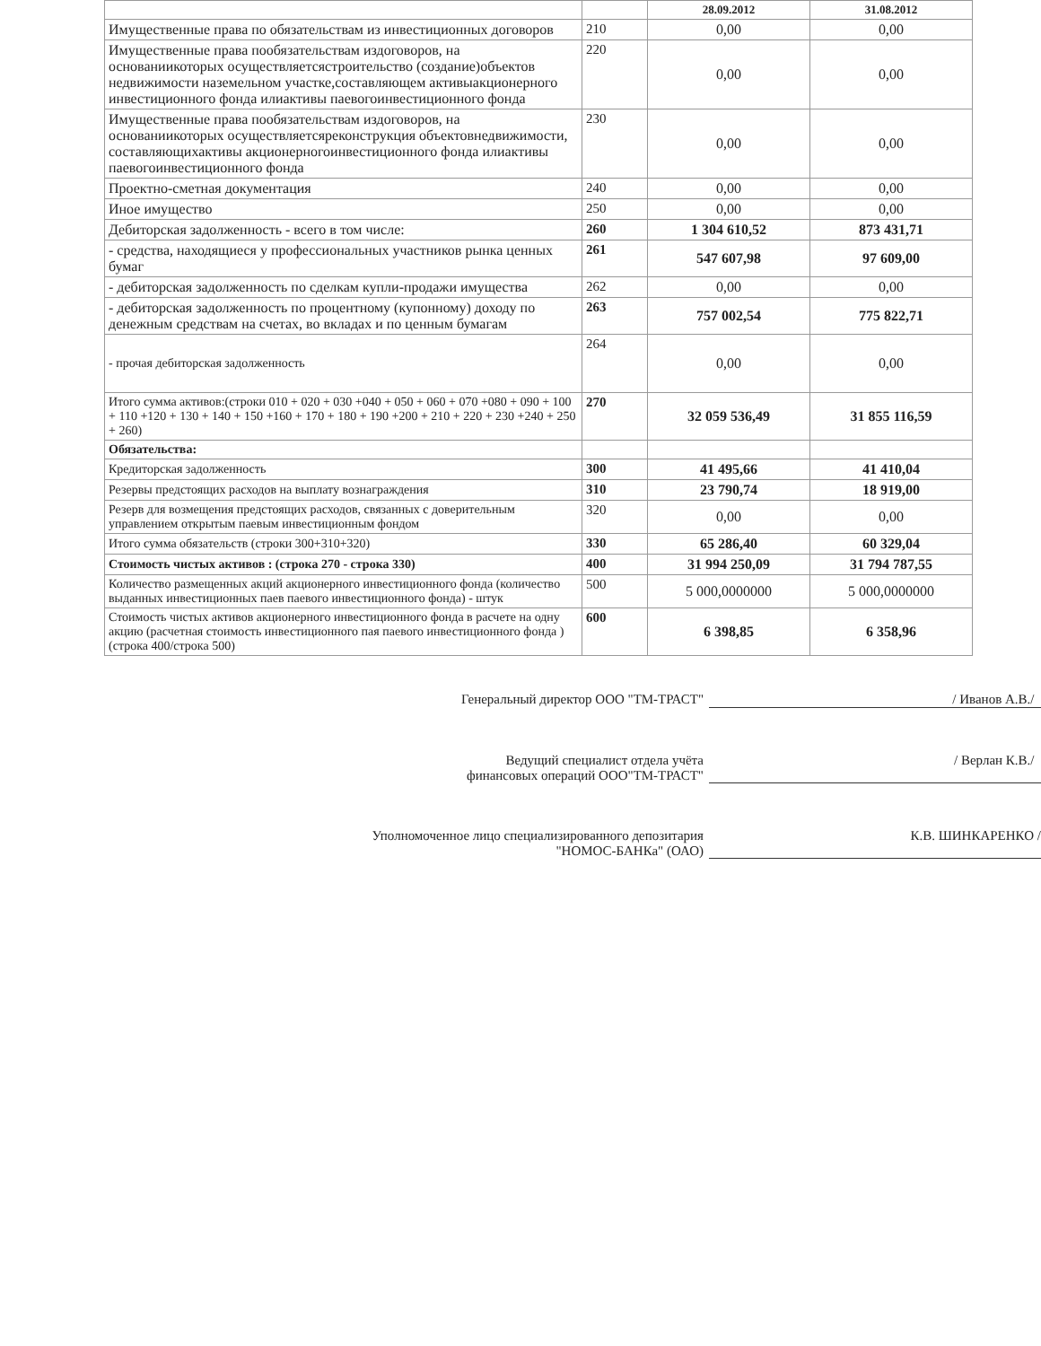| | | 28.09.2012 | 31.08.2012 |
| --- | --- | --- | --- |
| Имущественные права по обязательствам из инвестиционных договоров | 210 | 0,00 | 0,00 |
| Имущественные права пообязательствам издоговоров, на основаниикоторых осуществляетсястроительство (создание)объектов недвижимости наземельном участке,составляющем активыакционерного инвестиционного фонда илиактивы паевогоинвестиционного фонда | 220 | 0,00 | 0,00 |
| Имущественные права пообязательствам издоговоров, на основаниикоторых осуществляетсяреконструкция объектовнедвижимости, составляющихактивы акционерногоинвестиционного фонда илиактивы паевогоинвестиционного фонда | 230 | 0,00 | 0,00 |
| Проектно-сметная документация | 240 | 0,00 | 0,00 |
| Иное имущество | 250 | 0,00 | 0,00 |
| Дебиторская задолженность - всего в том числе: | 260 | 1 304 610,52 | 873 431,71 |
| - средства, находящиеся у профессиональных участников рынка ценных бумаг | 261 | 547 607,98 | 97 609,00 |
| - дебиторская задолженность по сделкам купли-продажи имущества | 262 | 0,00 | 0,00 |
| - дебиторская задолженность по процентному (купонному) доходу по денежным средствам на счетах, во вкладах и по ценным бумагам | 263 | 757 002,54 | 775 822,71 |
| - прочая дебиторская задолженность | 264 | 0,00 | 0,00 |
| Итого сумма активов:(строки 010 + 020 + 030 +040 + 050 + 060 + 070 +080 + 090 + 100 + 110 +120 + 130 + 140 + 150 +160 + 170 + 180 + 190 +200 + 210 + 220 + 230 +240 + 250 + 260) | 270 | 32 059 536,49 | 31 855 116,59 |
| Обязательства: | | | |
| Кредиторская задолженность | 300 | 41 495,66 | 41 410,04 |
| Резервы предстоящих расходов на выплату вознаграждения | 310 | 23 790,74 | 18 919,00 |
| Резерв для возмещения предстоящих расходов, связанных с доверительным управлением открытым паевым инвестиционным фондом | 320 | 0,00 | 0,00 |
| Итого сумма обязательств (строки 300+310+320) | 330 | 65 286,40 | 60 329,04 |
| Стоимость чистых активов : (строка 270 - строка 330) | 400 | 31 994 250,09 | 31 794 787,55 |
| Количество размещенных акций акционерного инвестиционного фонда (количество выданных инвестиционных паев паевого инвестиционного фонда) - штук | 500 | 5 000,0000000 | 5 000,0000000 |
| Стоимость чистых активов акционерного инвестиционного фонда в расчете на одну акцию (расчетная стоимость инвестиционного пая паевого инвестиционного фонда ) (строка 400/строка 500) | 600 | 6 398,85 | 6 358,96 |
Генеральный директор ООО "ТМ-ТРАСТ" / Иванов А.В./
Ведущий специалист отдела учёта
финансовых операций ООО"ТМ-ТРАСТ"
/ Верлан К.В./
Уполномоченное лицо специализированного депозитария
"НОМОС-БАНКа" (ОАО)
К.В. ШИНКАРЕНКО /